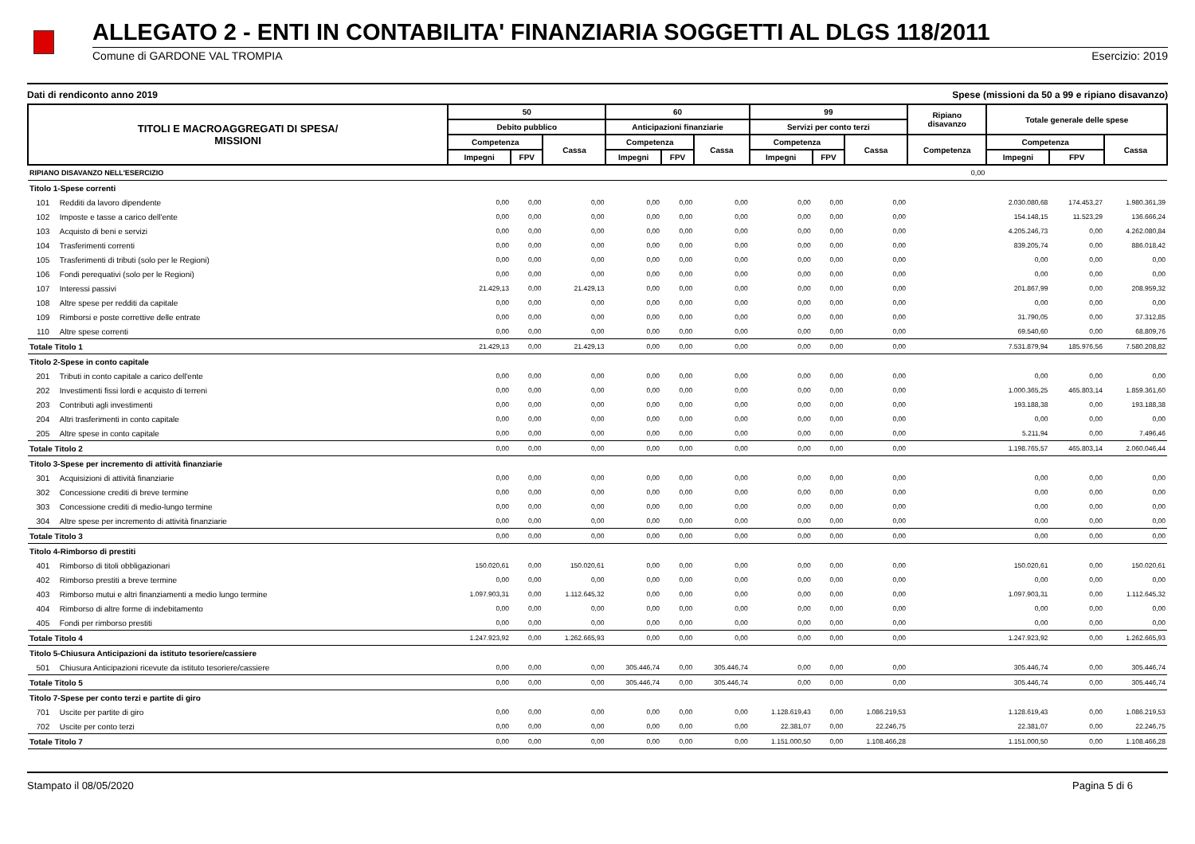ALLEGATO 2 - ENTI IN CONTABILITA' FINANZIARIA SOGGETTI AL DLGS 118/2011
Comune di GARDONE VAL TROMPIA Esercizio: 2019
Dati di rendiconto anno 2019 Spese (missioni da 50 a 99 e ripiano disavanzo)
| TITOLI E MACROAGGREGATI DI SPESA/ MISSIONI | | 50 | | | 60 | | | 99 | | | Ripiano disavanzo | Totale generale delle spese | | |
| --- | --- | --- | --- | --- | --- | --- | --- | --- | --- | --- | --- | --- | --- | --- |
| | | Debito pubblico | | | Anticipazioni finanziarie | | | Servizi per conto terzi | | | | | | |
| | | Competenza | | Cassa | Competenza | | Cassa | Competenza | | Cassa | Competenza | Competenza | | Cassa |
| | | Impegni | FPV | | Impegni | FPV | | Impegni | FPV | | | Impegni | FPV | |
| RIPIANO DISAVANZO NELL'ESERCIZIO | | | | | | | | | | | 0,00 | | | |
| Titolo 1-Spese correnti | | | | | | | | | | | | | | |
| 101 | Redditi da lavoro dipendente | 0,00 | 0,00 | 0,00 | 0,00 | 0,00 | 0,00 | 0,00 | 0,00 | 0,00 | | 2.030.080,68 | 174.453,27 | 1.980.361,39 |
| 102 | Imposte e tasse a carico dell'ente | 0,00 | 0,00 | 0,00 | 0,00 | 0,00 | 0,00 | 0,00 | 0,00 | 0,00 | | 154.148,15 | 11.523,29 | 136.666,24 |
| 103 | Acquisto di beni e servizi | 0,00 | 0,00 | 0,00 | 0,00 | 0,00 | 0,00 | 0,00 | 0,00 | 0,00 | | 4.205.246,73 | 0,00 | 4.262.080,84 |
| 104 | Trasferimenti correnti | 0,00 | 0,00 | 0,00 | 0,00 | 0,00 | 0,00 | 0,00 | 0,00 | 0,00 | | 839.205,74 | 0,00 | 886.018,42 |
| 105 | Trasferimenti di tributi (solo per le Regioni) | 0,00 | 0,00 | 0,00 | 0,00 | 0,00 | 0,00 | 0,00 | 0,00 | 0,00 | | 0,00 | 0,00 | 0,00 |
| 106 | Fondi perequativi (solo per le Regioni) | 0,00 | 0,00 | 0,00 | 0,00 | 0,00 | 0,00 | 0,00 | 0,00 | 0,00 | | 0,00 | 0,00 | 0,00 |
| 107 | Interessi passivi | 21.429,13 | 0,00 | 21.429,13 | 0,00 | 0,00 | 0,00 | 0,00 | 0,00 | 0,00 | | 201.867,99 | 0,00 | 208.959,32 |
| 108 | Altre spese per redditi da capitale | 0,00 | 0,00 | 0,00 | 0,00 | 0,00 | 0,00 | 0,00 | 0,00 | 0,00 | | 0,00 | 0,00 | 0,00 |
| 109 | Rimborsi e poste correttive delle entrate | 0,00 | 0,00 | 0,00 | 0,00 | 0,00 | 0,00 | 0,00 | 0,00 | 0,00 | | 31.790,05 | 0,00 | 37.312,85 |
| 110 | Altre spese correnti | 0,00 | 0,00 | 0,00 | 0,00 | 0,00 | 0,00 | 0,00 | 0,00 | 0,00 | | 69.540,60 | 0,00 | 68.809,76 |
| Totale Titolo 1 | | 21.429,13 | 0,00 | 21.429,13 | 0,00 | 0,00 | 0,00 | 0,00 | 0,00 | 0,00 | | 7.531.879,94 | 185.976,56 | 7.580.208,82 |
| Titolo 2-Spese in conto capitale | | | | | | | | | | | | | | |
| 201 | Tributi in conto capitale a carico dell'ente | 0,00 | 0,00 | 0,00 | 0,00 | 0,00 | 0,00 | 0,00 | 0,00 | 0,00 | | 0,00 | 0,00 | 0,00 |
| 202 | Investimenti fissi lordi e acquisto di terreni | 0,00 | 0,00 | 0,00 | 0,00 | 0,00 | 0,00 | 0,00 | 0,00 | 0,00 | | 1.000.365,25 | 465.803,14 | 1.859.361,60 |
| 203 | Contributi agli investimenti | 0,00 | 0,00 | 0,00 | 0,00 | 0,00 | 0,00 | 0,00 | 0,00 | 0,00 | | 193.188,38 | 0,00 | 193.188,38 |
| 204 | Altri trasferimenti in conto capitale | 0,00 | 0,00 | 0,00 | 0,00 | 0,00 | 0,00 | 0,00 | 0,00 | 0,00 | | 0,00 | 0,00 | 0,00 |
| 205 | Altre spese in conto capitale | 0,00 | 0,00 | 0,00 | 0,00 | 0,00 | 0,00 | 0,00 | 0,00 | 0,00 | | 5.211,94 | 0,00 | 7.496,46 |
| Totale Titolo 2 | | 0,00 | 0,00 | 0,00 | 0,00 | 0,00 | 0,00 | 0,00 | 0,00 | 0,00 | | 1.198.765,57 | 465.803,14 | 2.060.046,44 |
| Titolo 3-Spese per incremento di attività finanziarie | | | | | | | | | | | | | | |
| 301 | Acquisizioni di attività finanziarie | 0,00 | 0,00 | 0,00 | 0,00 | 0,00 | 0,00 | 0,00 | 0,00 | 0,00 | | 0,00 | 0,00 | 0,00 |
| 302 | Concessione crediti di breve termine | 0,00 | 0,00 | 0,00 | 0,00 | 0,00 | 0,00 | 0,00 | 0,00 | 0,00 | | 0,00 | 0,00 | 0,00 |
| 303 | Concessione crediti di medio-lungo termine | 0,00 | 0,00 | 0,00 | 0,00 | 0,00 | 0,00 | 0,00 | 0,00 | 0,00 | | 0,00 | 0,00 | 0,00 |
| 304 | Altre spese per incremento di attività finanziarie | 0,00 | 0,00 | 0,00 | 0,00 | 0,00 | 0,00 | 0,00 | 0,00 | 0,00 | | 0,00 | 0,00 | 0,00 |
| Totale Titolo 3 | | 0,00 | 0,00 | 0,00 | 0,00 | 0,00 | 0,00 | 0,00 | 0,00 | 0,00 | | 0,00 | 0,00 | 0,00 |
| Titolo 4-Rimborso di prestiti | | | | | | | | | | | | | | |
| 401 | Rimborso di titoli obbligazionari | 150.020,61 | 0,00 | 150.020,61 | 0,00 | 0,00 | 0,00 | 0,00 | 0,00 | 0,00 | | 150.020,61 | 0,00 | 150.020,61 |
| 402 | Rimborso prestiti a breve termine | 0,00 | 0,00 | 0,00 | 0,00 | 0,00 | 0,00 | 0,00 | 0,00 | 0,00 | | 0,00 | 0,00 | 0,00 |
| 403 | Rimborso mutui e altri finanziamenti a medio lungo termine | 1.097.903,31 | 0,00 | 1.112.645,32 | 0,00 | 0,00 | 0,00 | 0,00 | 0,00 | 0,00 | | 1.097.903,31 | 0,00 | 1.112.645,32 |
| 404 | Rimborso di altre forme di indebitamento | 0,00 | 0,00 | 0,00 | 0,00 | 0,00 | 0,00 | 0,00 | 0,00 | 0,00 | | 0,00 | 0,00 | 0,00 |
| 405 | Fondi per rimborso prestiti | 0,00 | 0,00 | 0,00 | 0,00 | 0,00 | 0,00 | 0,00 | 0,00 | 0,00 | | 0,00 | 0,00 | 0,00 |
| Totale Titolo 4 | | 1.247.923,92 | 0,00 | 1.262.665,93 | 0,00 | 0,00 | 0,00 | 0,00 | 0,00 | 0,00 | | 1.247.923,92 | 0,00 | 1.262.665,93 |
| Titolo 5-Chiusura Anticipazioni da istituto tesoriere/cassiere | | | | | | | | | | | | | | |
| 501 | Chiusura Anticipazioni ricevute da istituto tesoriere/cassiere | 0,00 | 0,00 | 0,00 | 305.446,74 | 0,00 | 305.446,74 | 0,00 | 0,00 | 0,00 | | 305.446,74 | 0,00 | 305.446,74 |
| Totale Titolo 5 | | 0,00 | 0,00 | 0,00 | 305.446,74 | 0,00 | 305.446,74 | 0,00 | 0,00 | 0,00 | | 305.446,74 | 0,00 | 305.446,74 |
| Titolo 7-Spese per conto terzi e partite di giro | | | | | | | | | | | | | | |
| 701 | Uscite per partite di giro | 0,00 | 0,00 | 0,00 | 0,00 | 0,00 | 0,00 | 1.128.619,43 | 0,00 | 1.086.219,53 | | 1.128.619,43 | 0,00 | 1.086.219,53 |
| 702 | Uscite per conto terzi | 0,00 | 0,00 | 0,00 | 0,00 | 0,00 | 0,00 | 22.381,07 | 0,00 | 22.246,75 | | 22.381,07 | 0,00 | 22.246,75 |
| Totale Titolo 7 | | 0,00 | 0,00 | 0,00 | 0,00 | 0,00 | 0,00 | 1.151.000,50 | 0,00 | 1.108.466,28 | | 1.151.000,50 | 0,00 | 1.108.466,28 |
Stampato il 08/05/2020 Pagina 5 di 6